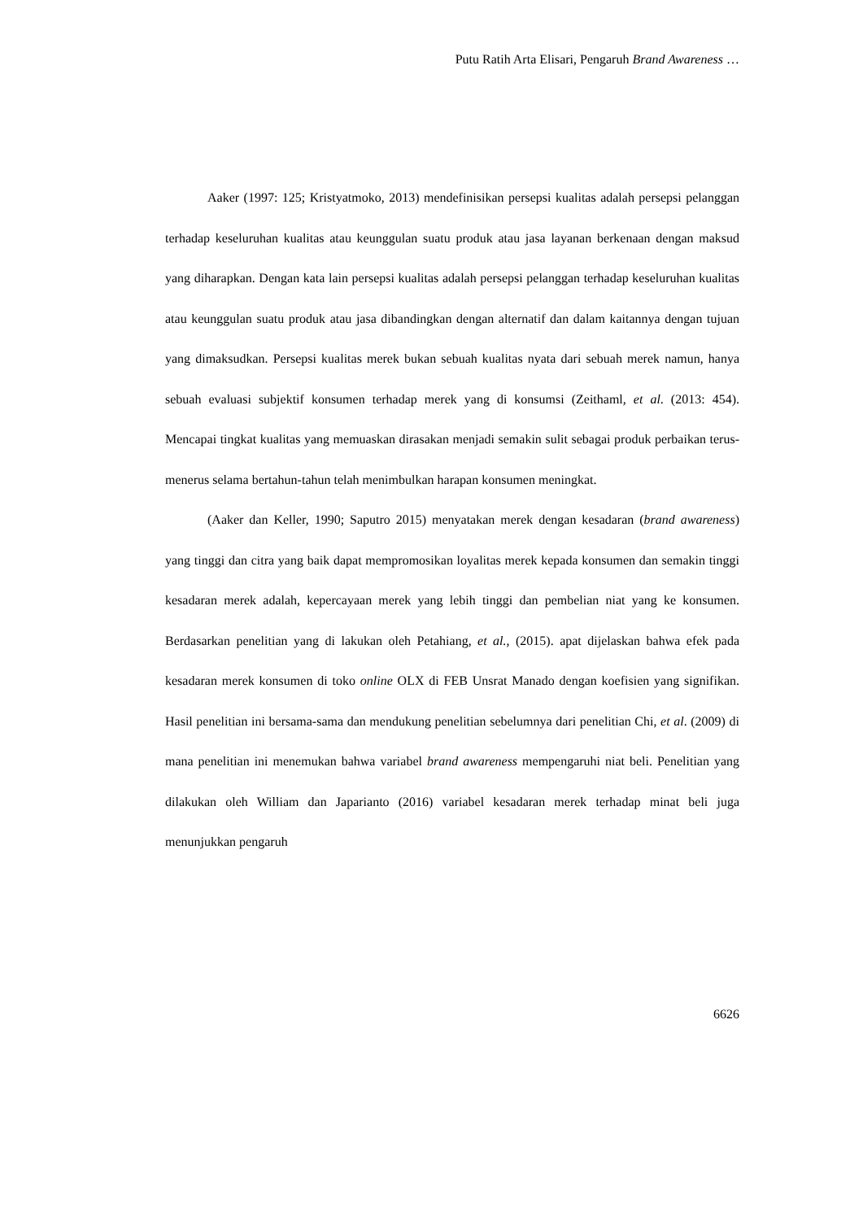Putu Ratih Arta Elisari, Pengaruh Brand Awareness …
Aaker (1997: 125; Kristyatmoko, 2013) mendefinisikan persepsi kualitas adalah persepsi pelanggan terhadap keseluruhan kualitas atau keunggulan suatu produk atau jasa layanan berkenaan dengan maksud yang diharapkan. Dengan kata lain persepsi kualitas adalah persepsi pelanggan terhadap keseluruhan kualitas atau keunggulan suatu produk atau jasa dibandingkan dengan alternatif dan dalam kaitannya dengan tujuan yang dimaksudkan. Persepsi kualitas merek bukan sebuah kualitas nyata dari sebuah merek namun, hanya sebuah evaluasi subjektif konsumen terhadap merek yang di konsumsi (Zeithaml, et al. (2013: 454). Mencapai tingkat kualitas yang memuaskan dirasakan menjadi semakin sulit sebagai produk perbaikan terus-menerus selama bertahun-tahun telah menimbulkan harapan konsumen meningkat.
(Aaker dan Keller, 1990; Saputro 2015) menyatakan merek dengan kesadaran (brand awareness) yang tinggi dan citra yang baik dapat mempromosikan loyalitas merek kepada konsumen dan semakin tinggi kesadaran merek adalah, kepercayaan merek yang lebih tinggi dan pembelian niat yang ke konsumen. Berdasarkan penelitian yang di lakukan oleh Petahiang, et al., (2015). apat dijelaskan bahwa efek pada kesadaran merek konsumen di toko online OLX di FEB Unsrat Manado dengan koefisien yang signifikan. Hasil penelitian ini bersama-sama dan mendukung penelitian sebelumnya dari penelitian Chi, et al. (2009) di mana penelitian ini menemukan bahwa variabel brand awareness mempengaruhi niat beli. Penelitian yang dilakukan oleh William dan Japarianto (2016) variabel kesadaran merek terhadap minat beli juga menunjukkan pengaruh
6626